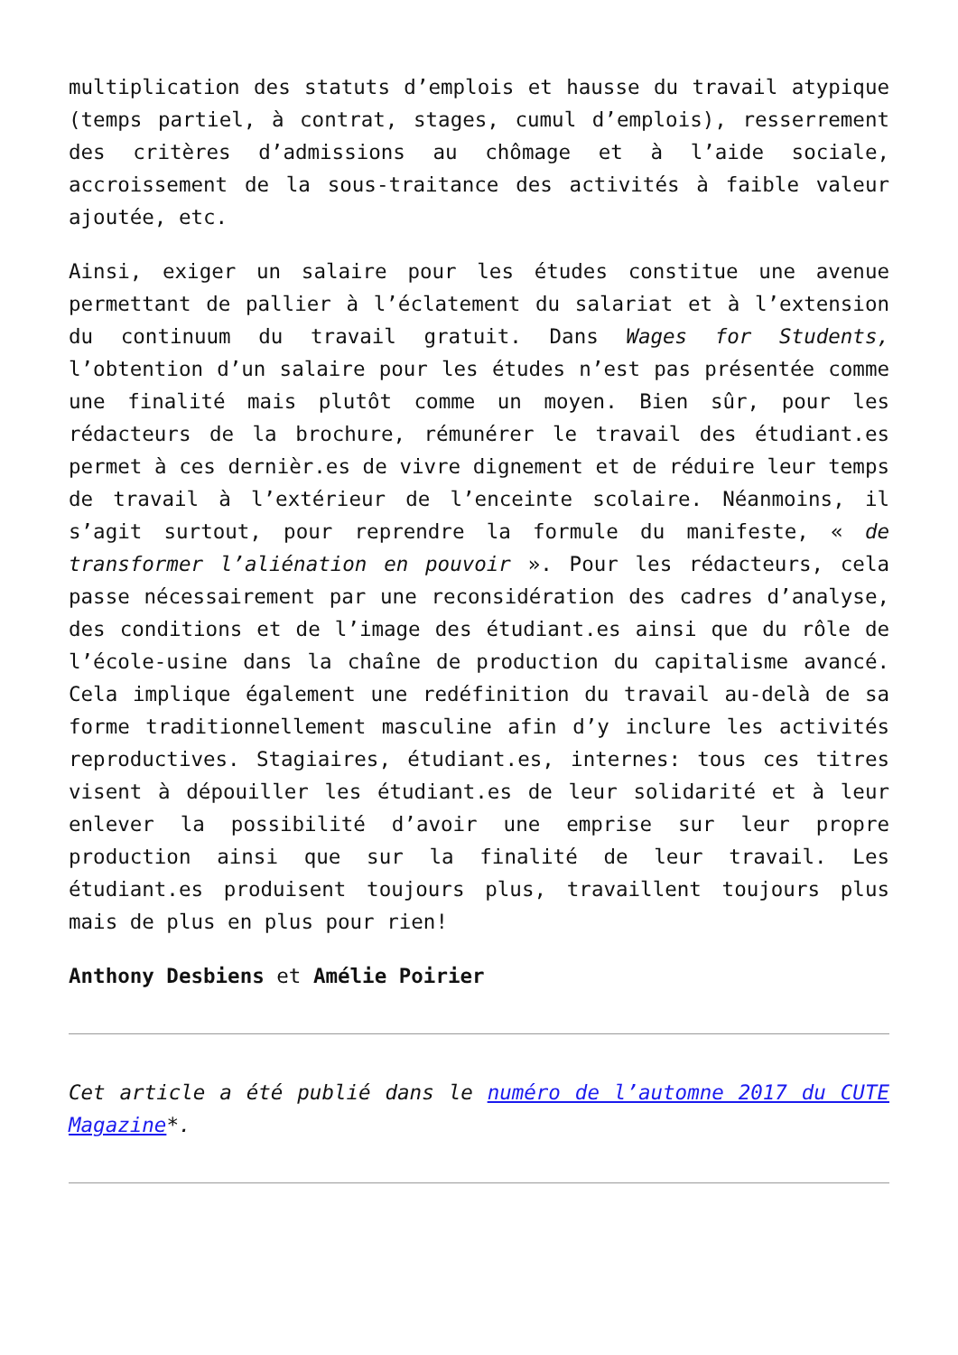multiplication des statuts d’emplois et hausse du travail atypique (temps partiel, à contrat, stages, cumul d’emplois), resserrement des critères d’admissions au chômage et à l’aide sociale, accroissement de la sous-traitance des activités à faible valeur ajoutée, etc.
Ainsi, exiger un salaire pour les études constitue une avenue permettant de pallier à l’éclatement du salariat et à l’extension du continuum du travail gratuit. Dans Wages for Students, l’obtention d’un salaire pour les études n’est pas présentée comme une finalité mais plutôt comme un moyen. Bien sûr, pour les rédacteurs de la brochure, rémunérer le travail des étudiant.es permet à ces dernièr.es de vivre dignement et de réduire leur temps de travail à l’extérieur de l’enceinte scolaire. Néanmoins, il s’agit surtout, pour reprendre la formule du manifeste, « de transformer l’aliénation en pouvoir ». Pour les rédacteurs, cela passe nécessairement par une reconsidération des cadres d’analyse, des conditions et de l’image des étudiant.es ainsi que du rôle de l’école-usine dans la chaîne de production du capitalisme avancé. Cela implique également une redéfinition du travail au-delà de sa forme traditionnellement masculine afin d’y inclure les activités reproductives. Stagiaires, étudiant.es, internes: tous ces titres visent à dépouiller les étudiant.es de leur solidarité et à leur enlever la possibilité d’avoir une emprise sur leur propre production ainsi que sur la finalité de leur travail. Les étudiant.es produisent toujours plus, travaillent toujours plus mais de plus en plus pour rien!
Anthony Desbiens et Amélie Poirier
Cet article a été publié dans le numéro de l’automne 2017 du CUTE Magazine*.